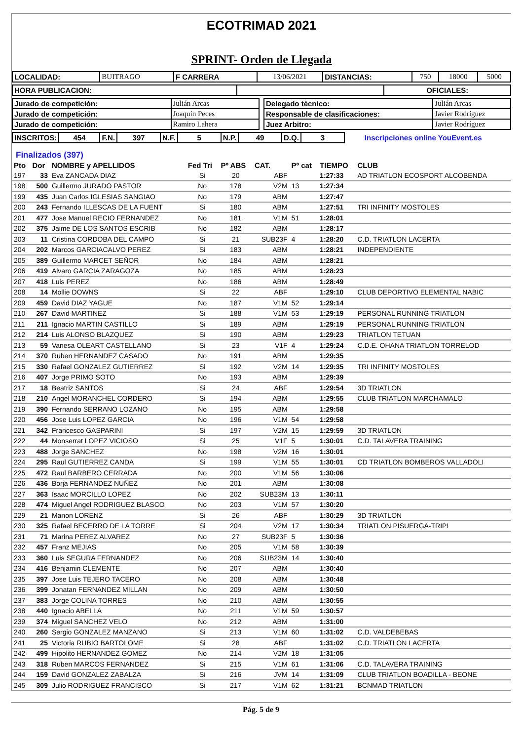ECOTRIMAD 2021
SPRINT- Orden de Llegada
| LOCALIDAD: | BUITRAGO | F CARRERA | 13/06/2021 | DISTANCIAS: | 750 | 18000 | 5000 |
| HORA PUBLICACION: | | OFICIALES: |
| Jurado de competición: | Julián Arcas |
| Jurado de competición: | Joaquín Peces |
| Jurado de competición: | Ramiro Lahera |
| Delegado técnico: | Julián Arcas |
| Responsable de clasificaciones: | Javier Rodríguez |
| Juez Arbitro: | Javier Rodríguez |
| INSCRITOS: | 454 | F.N. | 397 | N.F. | 5 | N.P. | 49 | D.Q. | 3 | Inscripciones online YouEvent.es |
Finalizados (397)
| Pto | Dor | NOMBRE y APELLIDOS | Fed Tri | Pº ABS | CAT. | Pº cat | TIEMPO | CLUB |
| --- | --- | --- | --- | --- | --- | --- | --- | --- |
| 197 | 33 | Eva ZANCADA DIAZ | Si | 20 | ABF | | 1:27:33 | AD TRIATLON ECOSPORT ALCOBENDA |
| 198 | 500 | Guillermo JURADO PASTOR | No | 178 | V2M | 13 | 1:27:34 | |
| 199 | 435 | Juan Carlos IGLESIAS SANGIAO | No | 179 | ABM | | 1:27:47 | |
| 200 | 243 | Fernando ILLESCAS DE LA FUENT | Si | 180 | ABM | | 1:27:51 | TRI INFINITY MOSTOLES |
| 201 | 477 | Jose Manuel RECIO FERNANDEZ | No | 181 | V1M | 51 | 1:28:01 | |
| 202 | 375 | Jaime DE LOS SANTOS ESCRIB | No | 182 | ABM | | 1:28:17 | |
| 203 | 11 | Cristina CORDOBA DEL CAMPO | Si | 21 | SUB23F | 4 | 1:28:20 | C.D. TRIATLON LACERTA |
| 204 | 202 | Marcos GARCIACALVO PEREZ | Si | 183 | ABM | | 1:28:21 | INDEPENDIENTE |
| 205 | 389 | Guillermo MARCET SEÑOR | No | 184 | ABM | | 1:28:21 | |
| 206 | 419 | Alvaro GARCIA ZARAGOZA | No | 185 | ABM | | 1:28:23 | |
| 207 | 418 | Luis PEREZ | No | 186 | ABM | | 1:28:49 | |
| 208 | 14 | Mollie DOWNS | Si | 22 | ABF | | 1:29:10 | CLUB DEPORTIVO ELEMENTAL NABIC |
| 209 | 459 | David DIAZ YAGUE | No | 187 | V1M | 52 | 1:29:14 | |
| 210 | 267 | David MARTINEZ | Si | 188 | V1M | 53 | 1:29:19 | PERSONAL RUNNING TRIATLON |
| 211 | 211 | Ignacio MARTIN CASTILLO | Si | 189 | ABM | | 1:29:19 | PERSONAL RUNNING TRIATLON |
| 212 | 214 | Luis ALONSO BLAZQUEZ | Si | 190 | ABM | | 1:29:23 | TRIATLON TETUAN |
| 213 | 59 | Vanesa OLEART CASTELLANO | Si | 23 | V1F | 4 | 1:29:24 | C.D.E. OHANA TRIATLON TORRELOD |
| 214 | 370 | Ruben HERNANDEZ CASADO | No | 191 | ABM | | 1:29:35 | |
| 215 | 330 | Rafael GONZALEZ GUTIERREZ | Si | 192 | V2M | 14 | 1:29:35 | TRI INFINITY MOSTOLES |
| 216 | 407 | Jorge PRIMO SOTO | No | 193 | ABM | | 1:29:39 | |
| 217 | 18 | Beatriz SANTOS | Si | 24 | ABF | | 1:29:54 | 3D TRIATLON |
| 218 | 210 | Angel MORANCHEL CORDERO | Si | 194 | ABM | | 1:29:55 | CLUB TRIATLON MARCHAMALO |
| 219 | 390 | Fernando SERRANO LOZANO | No | 195 | ABM | | 1:29:58 | |
| 220 | 456 | Jose Luis LOPEZ GARCIA | No | 196 | V1M | 54 | 1:29:58 | |
| 221 | 342 | Francesco GASPARINI | Si | 197 | V2M | 15 | 1:29:59 | 3D TRIATLON |
| 222 | 44 | Monserrat LOPEZ VICIOSO | Si | 25 | V1F | 5 | 1:30:01 | C.D. TALAVERA TRAINING |
| 223 | 488 | Jorge SANCHEZ | No | 198 | V2M | 16 | 1:30:01 | |
| 224 | 295 | Raul GUTIERREZ CANDA | Si | 199 | V1M | 55 | 1:30:01 | CD TRIATLON BOMBEROS VALLADOLI |
| 225 | 472 | Raul BARBERO CERRADA | No | 200 | V1M | 56 | 1:30:06 | |
| 226 | 436 | Borja FERNANDEZ NUÑEZ | No | 201 | ABM | | 1:30:08 | |
| 227 | 363 | Isaac MORCILLO LOPEZ | No | 202 | SUB23M | 13 | 1:30:11 | |
| 228 | 474 | Miguel Angel RODRIGUEZ BLASCO | No | 203 | V1M | 57 | 1:30:20 | |
| 229 | 21 | Manon LORENZ | Si | 26 | ABF | | 1:30:29 | 3D TRIATLON |
| 230 | 325 | Rafael BECERRO DE LA TORRE | Si | 204 | V2M | 17 | 1:30:34 | TRIATLON PISUERGA-TRIPI |
| 231 | 71 | Marina PEREZ ALVAREZ | No | 27 | SUB23F | 5 | 1:30:36 | |
| 232 | 457 | Franz MEJIAS | No | 205 | V1M | 58 | 1:30:39 | |
| 233 | 360 | Luis SEGURA FERNANDEZ | No | 206 | SUB23M | 14 | 1:30:40 | |
| 234 | 416 | Benjamin CLEMENTE | No | 207 | ABM | | 1:30:40 | |
| 235 | 397 | Jose Luis TEJERO TACERO | No | 208 | ABM | | 1:30:48 | |
| 236 | 399 | Jonatan FERNANDEZ MILLAN | No | 209 | ABM | | 1:30:50 | |
| 237 | 383 | Jorge COLINA TORRES | No | 210 | ABM | | 1:30:55 | |
| 238 | 440 | Ignacio ABELLA | No | 211 | V1M | 59 | 1:30:57 | |
| 239 | 374 | Miguel SANCHEZ VELO | No | 212 | ABM | | 1:31:00 | |
| 240 | 260 | Sergio GONZALEZ MANZANO | Si | 213 | V1M | 60 | 1:31:02 | C.D. VALDEBEBAS |
| 241 | 25 | Victoria RUBIO BARTOLOME | Si | 28 | ABF | | 1:31:02 | C.D. TRIATLON LACERTA |
| 242 | 499 | Hipolito HERNANDEZ GOMEZ | No | 214 | V2M | 18 | 1:31:05 | |
| 243 | 318 | Ruben MARCOS FERNANDEZ | Si | 215 | V1M | 61 | 1:31:06 | C.D. TALAVERA TRAINING |
| 244 | 159 | David GONZALEZ ZABALZA | Si | 216 | JVM | 14 | 1:31:09 | CLUB TRIATLON BOADILLA - BEONE |
| 245 | 309 | Julio RODRIGUEZ FRANCISCO | Si | 217 | V1M | 62 | 1:31:21 | BCNMAD TRIATLON |
Pág. 5 de 9